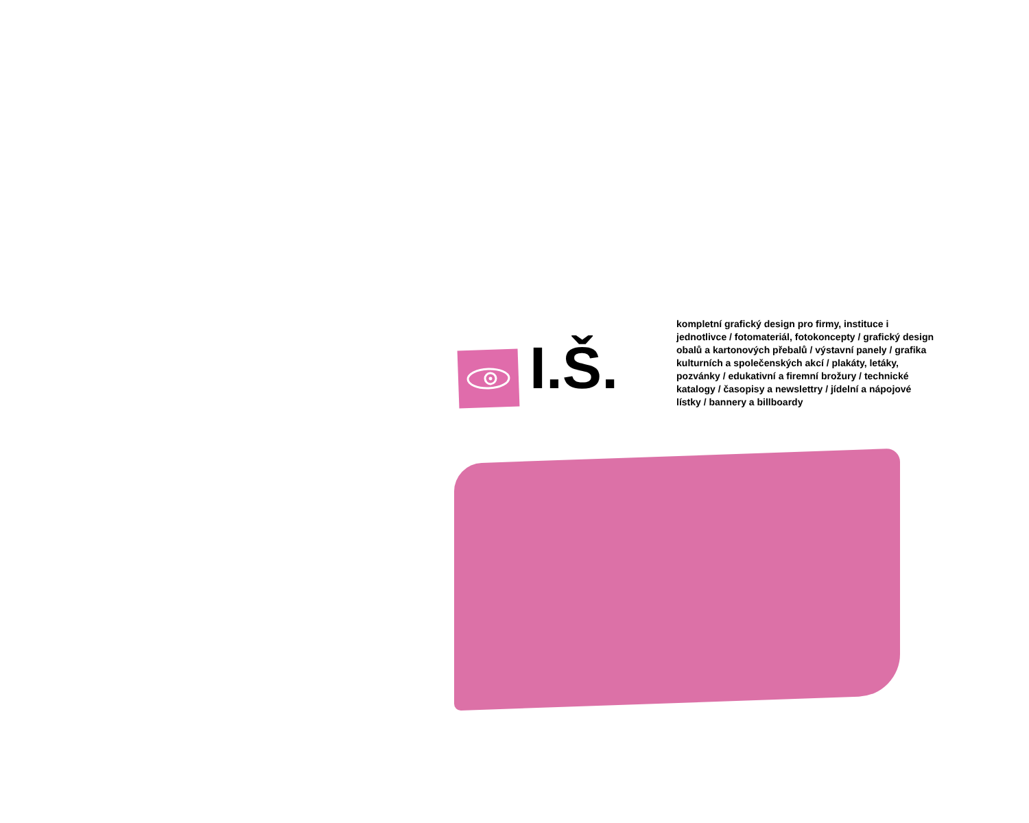I.Š.
kompletní grafický design pro firmy, instituce i jednotlivce / fotomateriál, fotokoncepty / grafický design obalů a kartonových přebalů / výstavní panely / grafika kulturních a společenských akcí / plakáty, letáky, pozvánky / edukativní a firemní brožury / technické katalogy / časopisy a newslettry / jídelní a nápojové lístky / bannery a billboardy